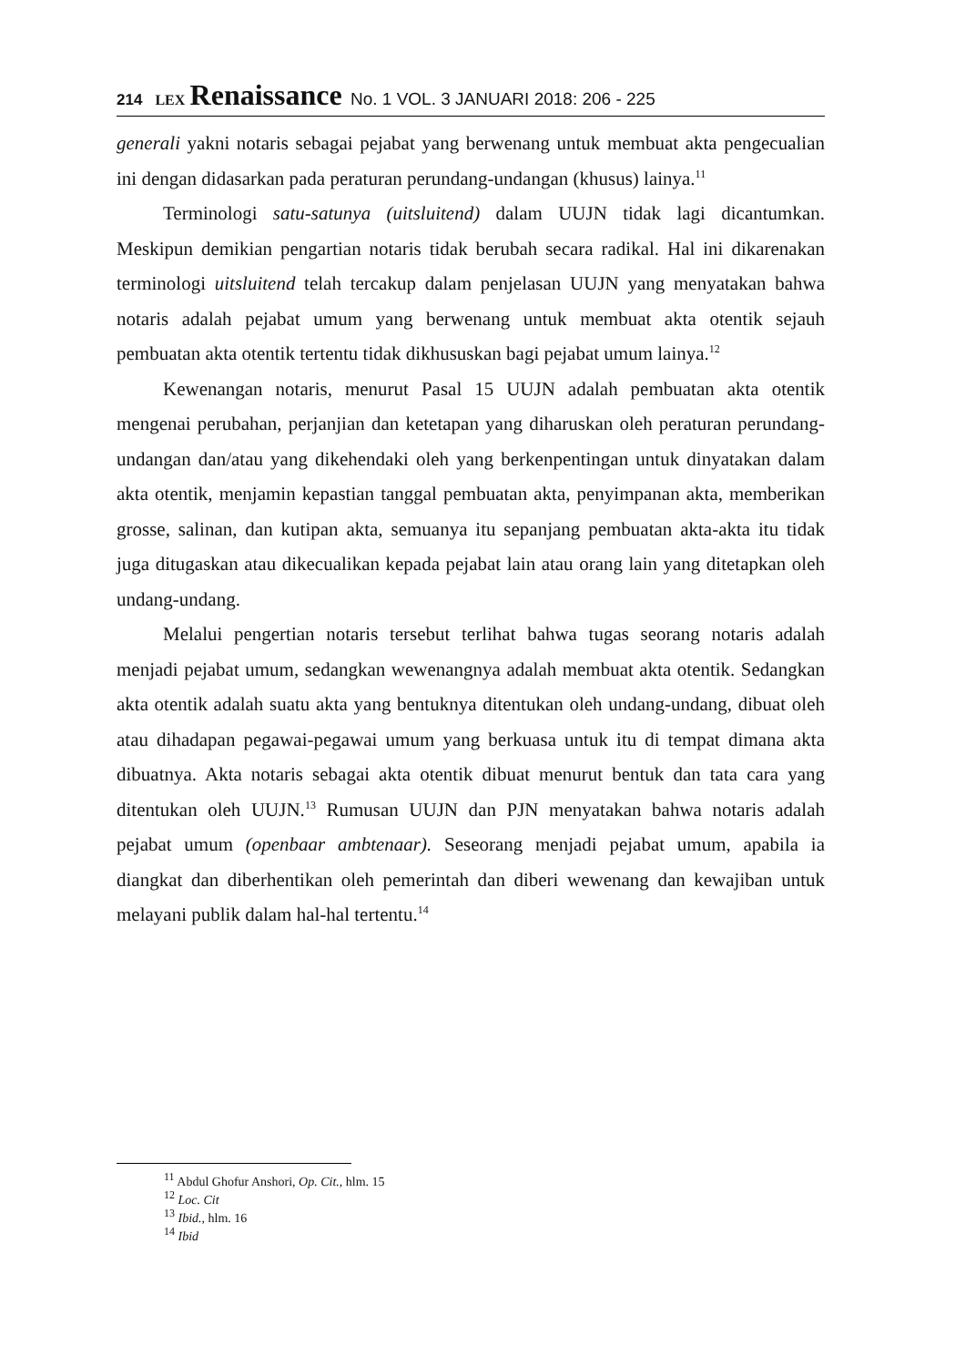214 LEX Renaissance No. 1 VOL. 3 JANUARI 2018: 206 - 225
generali yakni notaris sebagai pejabat yang berwenang untuk membuat akta pengecualian ini dengan didasarkan pada peraturan perundang-undangan (khusus) lainya.<sup>11</sup>
Terminologi satu-satunya (uitsluitend) dalam UUJN tidak lagi dicantumkan. Meskipun demikian pengartian notaris tidak berubah secara radikal. Hal ini dikarenakan terminologi uitsluitend telah tercakup dalam penjelasan UUJN yang menyatakan bahwa notaris adalah pejabat umum yang berwenang untuk membuat akta otentik sejauh pembuatan akta otentik tertentu tidak dikhususkan bagi pejabat umum lainya.<sup>12</sup>
Kewenangan notaris, menurut Pasal 15 UUJN adalah pembuatan akta otentik mengenai perubahan, perjanjian dan ketetapan yang diharuskan oleh peraturan perundang-undangan dan/atau yang dikehendaki oleh yang berkenpentingan untuk dinyatakan dalam akta otentik, menjamin kepastian tanggal pembuatan akta, penyimpanan akta, memberikan grosse, salinan, dan kutipan akta, semuanya itu sepanjang pembuatan akta-akta itu tidak juga ditugaskan atau dikecualikan kepada pejabat lain atau orang lain yang ditetapkan oleh undang-undang.
Melalui pengertian notaris tersebut terlihat bahwa tugas seorang notaris adalah menjadi pejabat umum, sedangkan wewenangnya adalah membuat akta otentik. Sedangkan akta otentik adalah suatu akta yang bentuknya ditentukan oleh undang-undang, dibuat oleh atau dihadapan pegawai-pegawai umum yang berkuasa untuk itu di tempat dimana akta dibuatnya. Akta notaris sebagai akta otentik dibuat menurut bentuk dan tata cara yang ditentukan oleh UUJN.<sup>13</sup> Rumusan UUJN dan PJN menyatakan bahwa notaris adalah pejabat umum (openbaar ambtenaar). Seseorang menjadi pejabat umum, apabila ia diangkat dan diberhentikan oleh pemerintah dan diberi wewenang dan kewajiban untuk melayani publik dalam hal-hal tertentu.<sup>14</sup>
<sup>11</sup> Abdul Ghofur Anshori, Op. Cit., hlm. 15
<sup>12</sup> Loc. Cit
<sup>13</sup> Ibid., hlm. 16
<sup>14</sup> Ibid